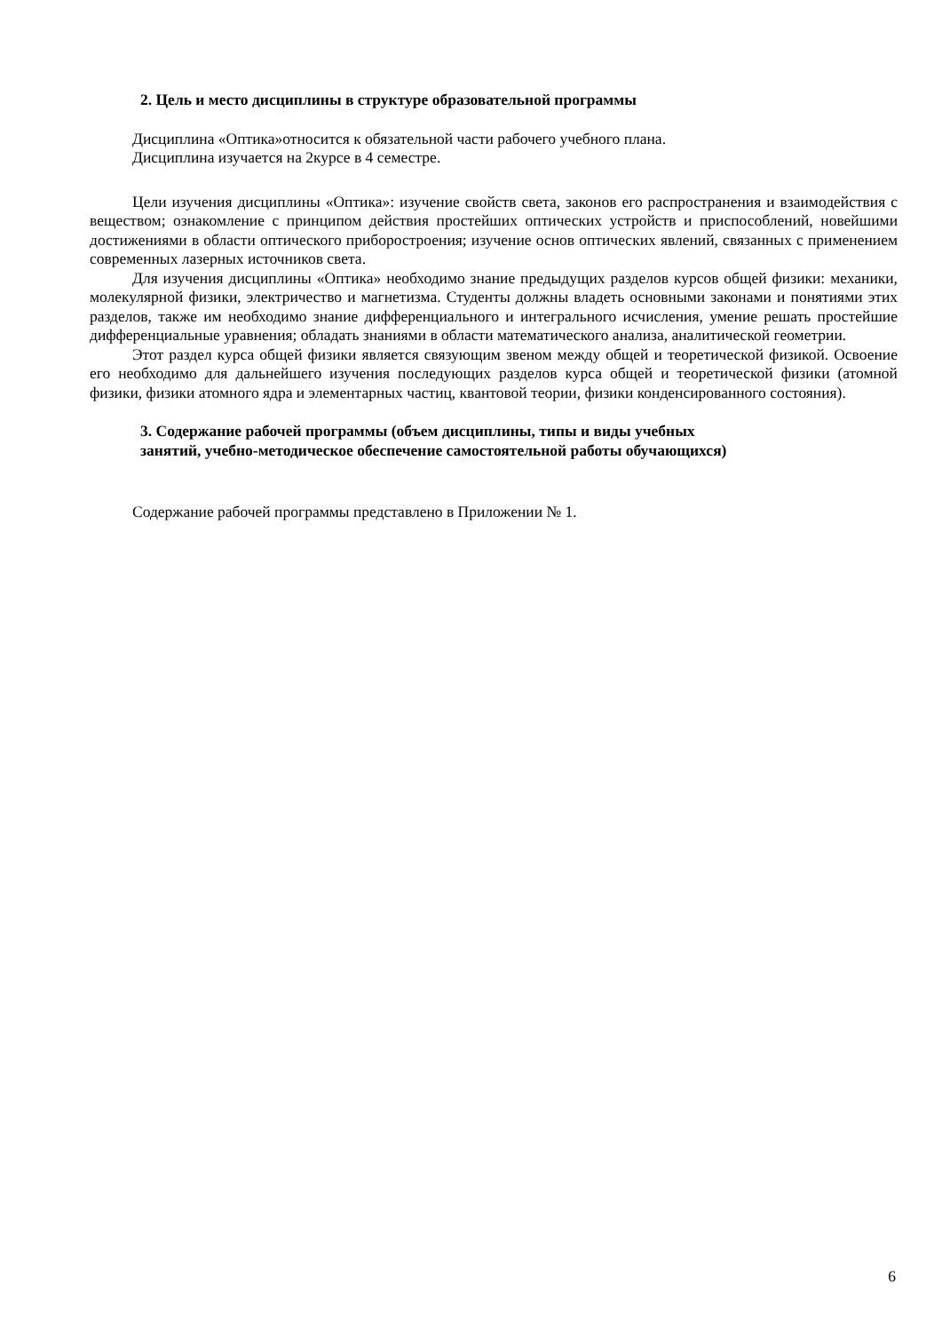2. Цель и место дисциплины в структуре образовательной программы
Дисциплина «Оптика»относится к обязательной части рабочего учебного плана.
Дисциплина изучается на 2курсе в 4 семестре.
Цели изучения дисциплины «Оптика»: изучение свойств света, законов его распространения и взаимодействия с веществом; ознакомление с принципом действия простейших оптических устройств и приспособлений, новейшими достижениями в области оптического приборостроения; изучение основ оптических явлений, связанных с применением современных лазерных источников света.
Для изучения дисциплины «Оптика» необходимо знание предыдущих разделов курсов общей физики: механики, молекулярной физики, электричество и магнетизма. Студенты должны владеть основными законами и понятиями этих разделов, также им необходимо знание дифференциального и интегрального исчисления, умение решать простейшие дифференциальные уравнения; обладать знаниями в области математического анализа, аналитической геометрии.
Этот раздел курса общей физики является связующим звеном между общей и теоретической физикой. Освоение его необходимо для дальнейшего изучения последующих разделов курса общей и теоретической физики (атомной физики, физики атомного ядра и элементарных частиц, квантовой теории, физики конденсированного состояния).
3. Содержание рабочей программы (объем дисциплины, типы и виды учебных
занятий, учебно-методическое обеспечение самостоятельной работы обучающихся)
Содержание рабочей программы представлено в Приложении № 1.
6